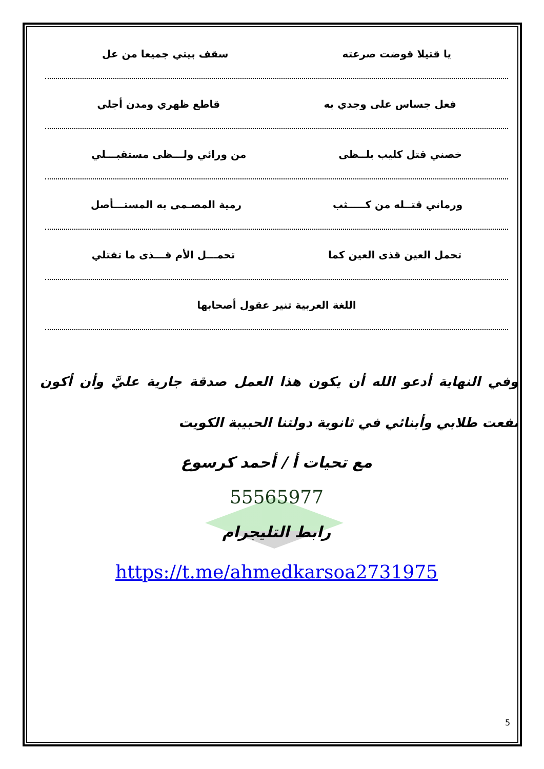يا قتيلا قوضت صرعته سقف بيتي جميعا من عل
فعل جساس على وجدي به قاطع ظهري ومدن أجلي
خصني قتل كليب بلــظى من ورائي ولـــظى مستقبـــلي
ورماني قتــله من كـــــثب رمية المصـمى به المستـــأصل
تحمل العين قذى العين كما تحمـــل الأم قـــذى ما تفتلي
اللغة العربية تنير عقول أصحابها
وفي النهاية أدعو الله أن يكون هذا العمل صدقة جارية عليَّ وأن أكون نفعت طلابي وأبنائي في ثانوية دولتنا الحبيبة الكويت
مع تحيات أ / أحمد كرسوع
55565977
رابط التليجرام
https://t.me/ahmedkarsoa2731975
5